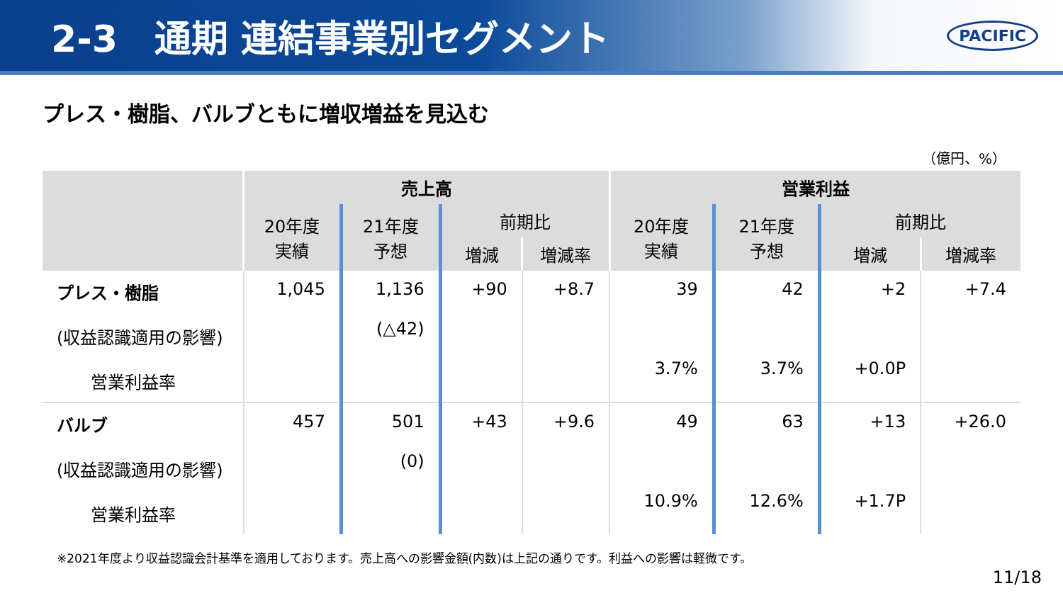2-3　通期 連結事業別セグメント
PACIFIC
プレス・樹脂、バルブともに増収増益を見込む
（億円、%）
| | 売上高 | | | | 営業利益 | | | |
| --- | --- | --- | --- | --- | --- | --- | --- | --- |
| | 20年度 実績 | 21年度 予想 | 前期比 | | 20年度 実績 | 21年度 予想 | 前期比 | |
| | | | 増減 | 増減率 | | | 増減 | 増減率 |
| プレス・樹脂 (収益認識適用の影響) 営業利益率 | 1,045 | 1,136 (△42) | +90 | +8.7 | 39 3.7% | 42 3.7% | +2 +0.0P | +7.4 |
| バルブ (収益認識適用の影響) 営業利益率 | 457 | 501 (0) | +43 | +9.6 | 49 10.9% | 63 12.6% | +13 +1.7P | +26.0 |
※2021年度より収益認識会計基準を適用しております。売上高への影響金額(内数)は上記の通りです。利益への影響は軽微です。
11/18